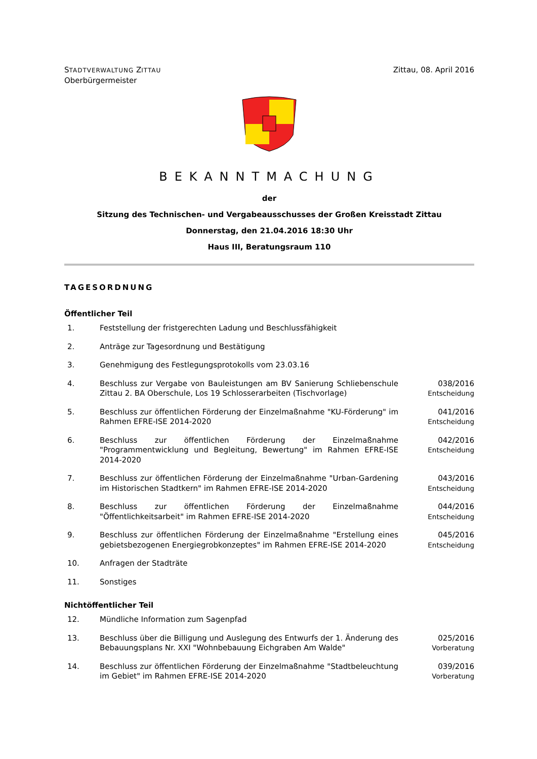STADTVERWALTUNG ZITTAU
Oberbürgermeister
Zittau, 08. April 2016
BEKANNTMACHUNG
der
Sitzung des Technischen- und Vergabeausschusses der Großen Kreisstadt Zittau
Donnerstag, den 21.04.2016 18:30 Uhr
Haus III, Beratungsraum 110
TAGESORDNUNG
Öffentlicher Teil
| 1. | Feststellung der fristgerechten Ladung und Beschlussfähigkeit | |
| 2. | Anträge zur Tagesordnung und Bestätigung | |
| 3. | Genehmigung des Festlegungsprotokolls vom 23.03.16 | |
| 4. | Beschluss zur Vergabe von Bauleistungen am BV Sanierung Schliebenschule Zittau 2. BA Oberschule, Los 19 Schlosserarbeiten (Tischvorlage) | 038/2016 Entscheidung |
| 5. | Beschluss zur öffentlichen Förderung der Einzelmaßnahme "KU-Förderung" im Rahmen EFRE-ISE 2014-2020 | 041/2016 Entscheidung |
| 6. | Beschluss zur öffentlichen Förderung der Einzelmaßnahme "Programmentwicklung und Begleitung, Bewertung" im Rahmen EFRE-ISE 2014-2020 | 042/2016 Entscheidung |
| 7. | Beschluss zur öffentlichen Förderung der Einzelmaßnahme "Urban-Gardening im Historischen Stadtkern" im Rahmen EFRE-ISE 2014-2020 | 043/2016 Entscheidung |
| 8. | Beschluss zur öffentlichen Förderung der Einzelmaßnahme "Öffentlichkeitsarbeit" im Rahmen EFRE-ISE 2014-2020 | 044/2016 Entscheidung |
| 9. | Beschluss zur öffentlichen Förderung der Einzelmaßnahme "Erstellung eines gebietsbezogenen Energiegrobkonzeptes" im Rahmen EFRE-ISE 2014-2020 | 045/2016 Entscheidung |
| 10. | Anfragen der Stadträte | |
| 11. | Sonstiges | |
Nichtöffentlicher Teil
| 12. | Mündliche Information zum Sagenpfad | |
| 13. | Beschluss über die Billigung und Auslegung des Entwurfs der 1. Änderung des Bebauungsplans Nr. XXI "Wohnbebauung Eichgraben Am Walde" | 025/2016 Vorberatung |
| 14. | Beschluss zur öffentlichen Förderung der Einzelmaßnahme "Stadtbeleuchtung im Gebiet" im Rahmen EFRE-ISE 2014-2020 | 039/2016 Vorberatung |